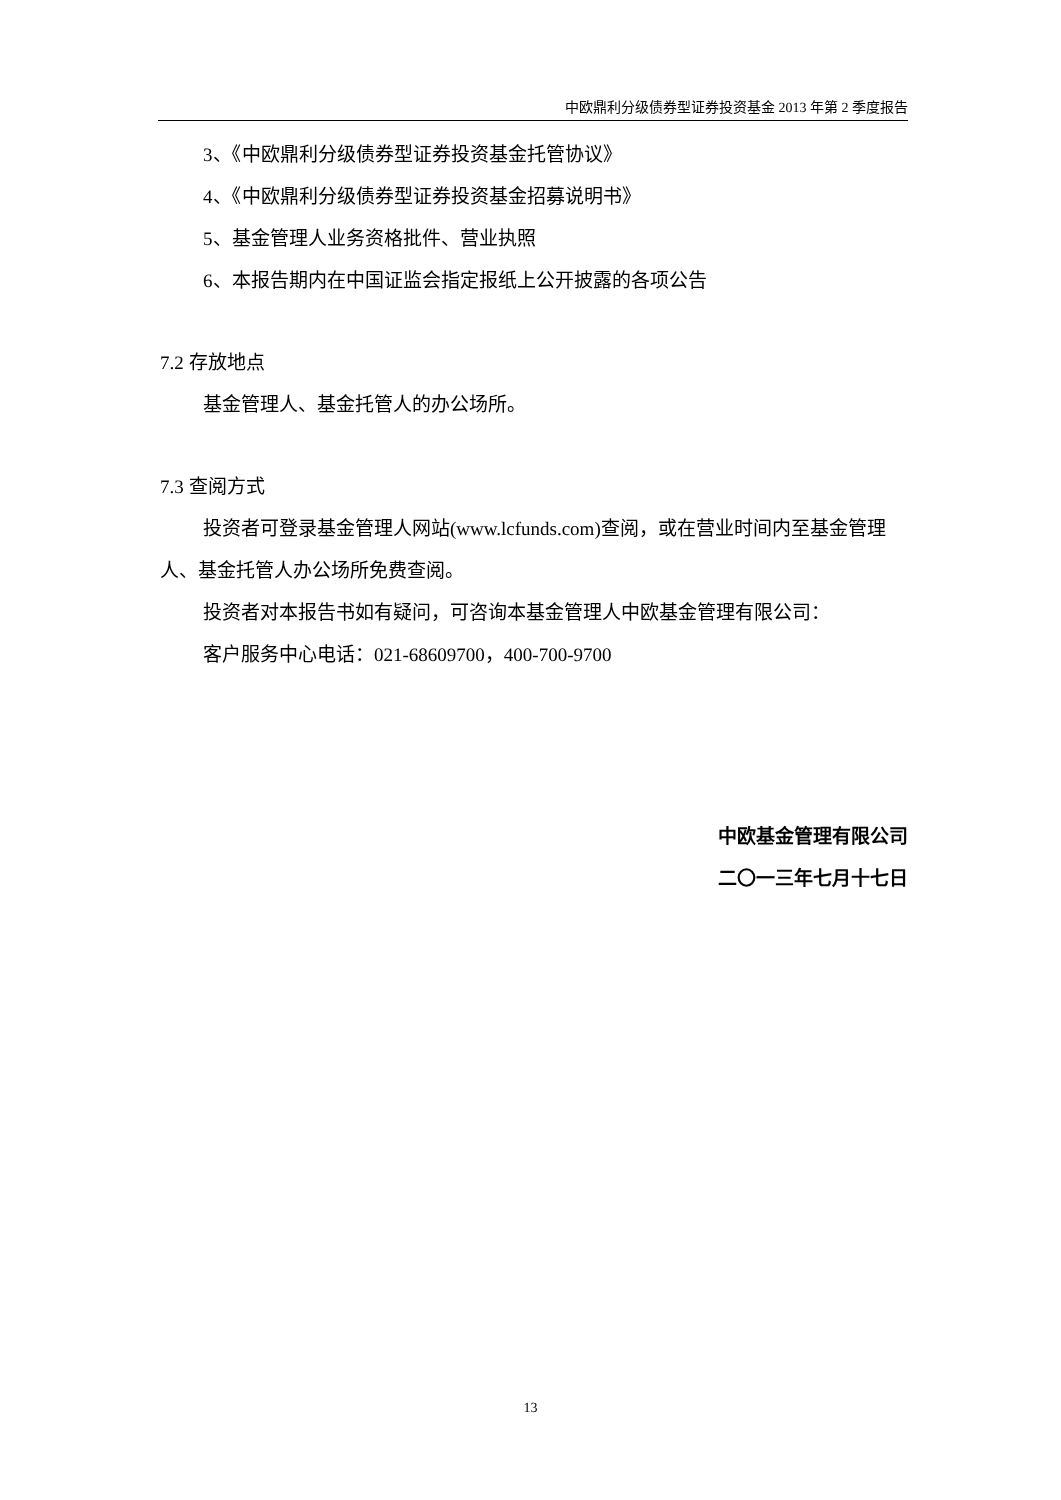中欧鼎利分级债券型证券投资基金 2013 年第 2 季度报告
3、《中欧鼎利分级债券型证券投资基金托管协议》
4、《中欧鼎利分级债券型证券投资基金招募说明书》
5、基金管理人业务资格批件、营业执照
6、本报告期内在中国证监会指定报纸上公开披露的各项公告
7.2 存放地点
基金管理人、基金托管人的办公场所。
7.3 查阅方式
投资者可登录基金管理人网站(www.lcfunds.com)查阅，或在营业时间内至基金管理人、基金托管人办公场所免费查阅。
投资者对本报告书如有疑问，可咨询本基金管理人中欧基金管理有限公司：
客户服务中心电话：021-68609700，400-700-9700
中欧基金管理有限公司
二〇一三年七月十七日
13